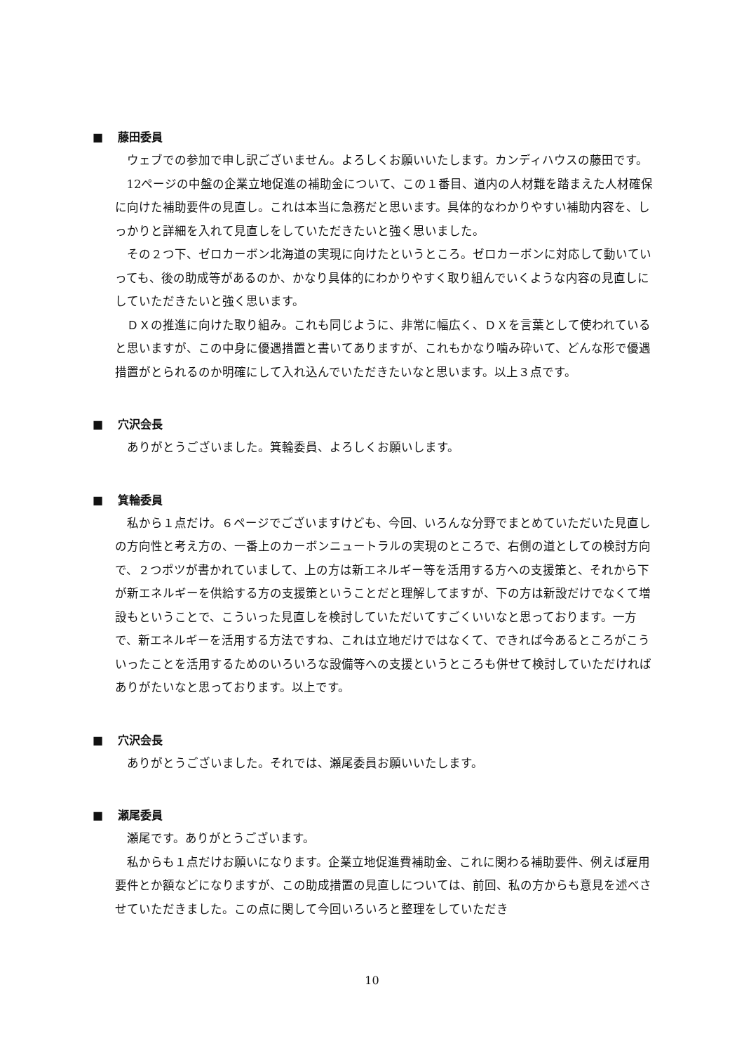■ 藤田委員
ウェブでの参加で申し訳ございません。よろしくお願いいたします。カンディハウスの藤田です。
12ページの中盤の企業立地促進の補助金について、この１番目、道内の人材難を踏まえた人材確保に向けた補助要件の見直し。これは本当に急務だと思います。具体的なわかりやすい補助内容を、しっかりと詳細を入れて見直しをしていただきたいと強く思いました。
その２つ下、ゼロカーボン北海道の実現に向けたというところ。ゼロカーボンに対応して動いていっても、後の助成等があるのか、かなり具体的にわかりやすく取り組んでいくような内容の見直しにしていただきたいと強く思います。
ＤＸの推進に向けた取り組み。これも同じように、非常に幅広く、ＤＸを言葉として使われていると思いますが、この中身に優遇措置と書いてありますが、これもかなり噛み砕いて、どんな形で優遇措置がとられるのか明確にして入れ込んでいただきたいなと思います。以上３点です。
■ 穴沢会長
ありがとうございました。箕輪委員、よろしくお願いします。
■ 箕輪委員
私から１点だけ。６ページでございますけども、今回、いろんな分野でまとめていただいた見直しの方向性と考え方の、一番上のカーボンニュートラルの実現のところで、右側の道としての検討方向で、２つポツが書かれていまして、上の方は新エネルギー等を活用する方への支援策と、それから下が新エネルギーを供給する方の支援策ということだと理解してますが、下の方は新設だけでなくて増設もということで、こういった見直しを検討していただいてすごくいいなと思っております。一方で、新エネルギーを活用する方法ですね、これは立地だけではなくて、できれば今あるところがこういったことを活用するためのいろいろな設備等への支援というところも併せて検討していただければありがたいなと思っております。以上です。
■ 穴沢会長
ありがとうございました。それでは、瀬尾委員お願いいたします。
■ 瀬尾委員
瀬尾です。ありがとうございます。
私からも１点だけお願いになります。企業立地促進費補助金、これに関わる補助要件、例えば雇用要件とか額などになりますが、この助成措置の見直しについては、前回、私の方からも意見を述べさせていただきました。この点に関して今回いろいろと整理をしていただき
10